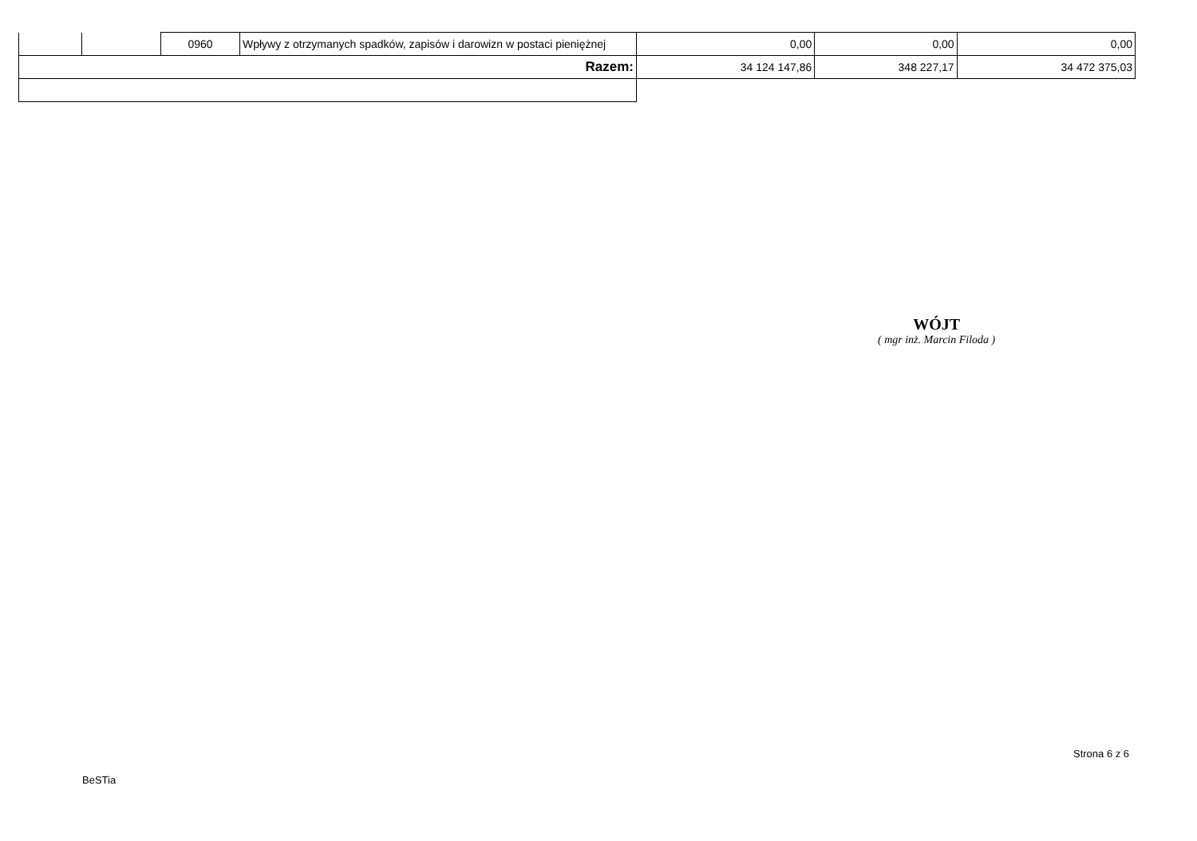| | | 0960 | Wpływy z otrzymanych spadków, zapisów i darowizn w postaci pieniężnej | 0,00 | 0,00 | 0,00 |
| Razem: | | | | 34 124 147,86 | 348 227,17 | 34 472 375,03 |
WÓJT
( mgr inż. Marcin Filoda )
Strona 6 z 6
BeSTia